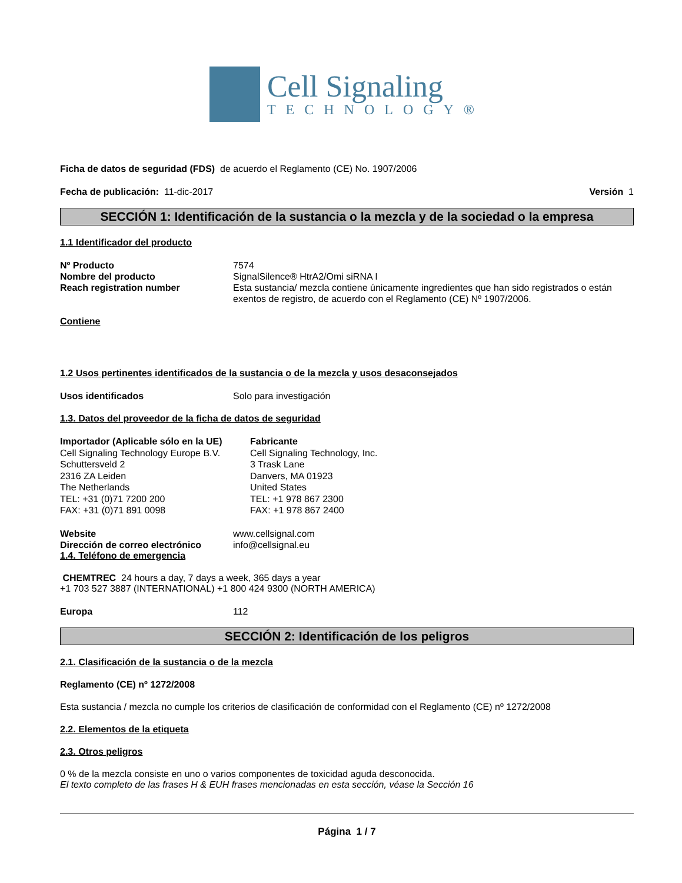Cell Signaling
TECHNOLOGY®
Ficha de datos de seguridad (FDS) de acuerdo el Reglamento (CE) No. 1907/2006
Fecha de publicación: 11-dic-2017 Versión 1
SECCIÓN 1: Identificación de la sustancia o la mezcla y de la sociedad o la empresa
1.1 Identificador del producto
Nº Producto 7574
Nombre del producto SignalSilence® HtrA2/Omi siRNA I
Reach registration number Esta sustancia/ mezcla contiene únicamente ingredientes que han sido registrados o están exentos de registro, de acuerdo con el Reglamento (CE) Nº 1907/2006.
Contiene
1.2 Usos pertinentes identificados de la sustancia o de la mezcla y usos desaconsejados
Usos identificados Solo para investigación
1.3. Datos del proveedor de la ficha de datos de seguridad
Importador (Aplicable sólo en la UE)
Cell Signaling Technology Europe B.V.
Schuttersveld 2
2316 ZA Leiden
The Netherlands
TEL: +31 (0)71 7200 200
FAX: +31 (0)71 891 0098
Fabricante
Cell Signaling Technology, Inc.
3 Trask Lane
Danvers, MA 01923
United States
TEL: +1 978 867 2300
FAX: +1 978 867 2400
Website www.cellsignal.com
Dirección de correo electrónico
info@cellsignal.eu
1.4. Teléfono de emergencia
CHEMTREC 24 hours a day, 7 days a week, 365 days a year
+1 703 527 3887 (INTERNATIONAL) +1 800 424 9300 (NORTH AMERICA)
Europa 112
SECCIÓN 2: Identificación de los peligros
2.1. Clasificación de la sustancia o de la mezcla
Reglamento (CE) nº 1272/2008
Esta sustancia / mezcla no cumple los criterios de clasificación de conformidad con el Reglamento (CE) nº 1272/2008
2.2. Elementos de la etiqueta
2.3. Otros peligros
0 % de la mezcla consiste en uno o varios componentes de toxicidad aguda desconocida.
El texto completo de las frases H & EUH frases mencionadas en esta sección, véase la Sección 16
Página 1 / 7